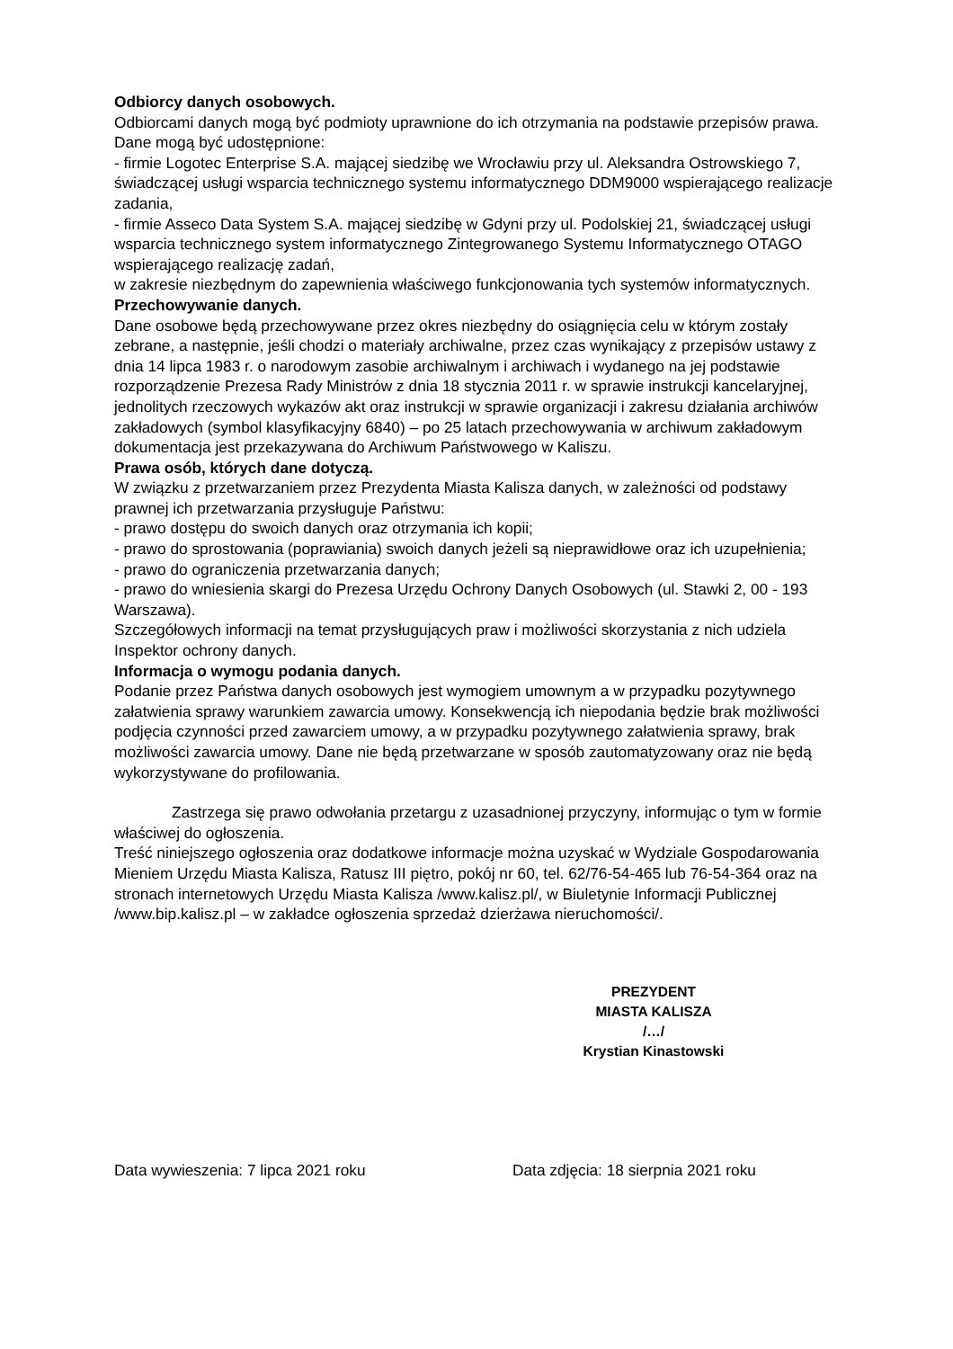Odbiorcy danych osobowych.
Odbiorcami danych mogą być podmioty uprawnione do ich otrzymania na podstawie przepisów prawa.
Dane mogą być udostępnione:
- firmie Logotec Enterprise S.A. mającej siedzibę we Wrocławiu przy ul. Aleksandra Ostrowskiego 7, świadczącej usługi wsparcia technicznego systemu informatycznego DDM9000 wspierającego realizacje zadania,
- firmie Asseco Data System S.A. mającej siedzibę w Gdyni przy ul. Podolskiej 21, świadczącej usługi wsparcia technicznego system informatycznego Zintegrowanego Systemu Informatycznego OTAGO wspierającego realizację zadań,
w zakresie niezbędnym do zapewnienia właściwego funkcjonowania tych systemów informatycznych.
Przechowywanie danych.
Dane osobowe będą przechowywane przez okres niezbędny do osiągnięcia celu w którym zostały zebrane, a następnie, jeśli chodzi o materiały archiwalne, przez czas wynikający z przepisów ustawy z dnia 14 lipca 1983 r. o narodowym zasobie archiwalnym i archiwach i wydanego na jej podstawie rozporządzenie Prezesa Rady Ministrów z dnia 18 stycznia 2011 r. w sprawie instrukcji kancelaryjnej, jednolitych rzeczowych wykazów akt oraz instrukcji w sprawie organizacji i zakresu działania archiwów zakładowych (symbol klasyfikacyjny 6840) – po 25 latach przechowywania w archiwum zakładowym dokumentacja jest przekazywana do Archiwum Państwowego w Kaliszu.
Prawa osób, których dane dotyczą.
W związku z przetwarzaniem przez Prezydenta Miasta Kalisza danych, w zależności od podstawy prawnej ich przetwarzania przysługuje Państwu:
- prawo dostępu do swoich danych oraz otrzymania ich kopii;
- prawo do sprostowania (poprawiania) swoich danych jeżeli są nieprawidłowe oraz ich uzupełnienia;
- prawo do ograniczenia przetwarzania danych;
- prawo do wniesienia skargi do Prezesa Urzędu Ochrony Danych Osobowych (ul. Stawki 2, 00 - 193 Warszawa).
Szczegółowych informacji na temat przysługujących praw i możliwości skorzystania z nich udziela Inspektor ochrony danych.
Informacja o wymogu podania danych.
Podanie przez Państwa danych osobowych jest wymogiem umownym a w przypadku pozytywnego załatwienia sprawy warunkiem zawarcia umowy. Konsekwencją ich niepodania będzie brak możliwości podjęcia czynności przed zawarciem umowy, a w przypadku pozytywnego załatwienia sprawy, brak możliwości zawarcia umowy. Dane nie będą przetwarzane w sposób zautomatyzowany oraz nie będą wykorzystywane do profilowania.
Zastrzega się prawo odwołania przetargu z uzasadnionej przyczyny, informując o tym w formie właściwej do ogłoszenia.
Treść niniejszego ogłoszenia oraz dodatkowe informacje można uzyskać w Wydziale Gospodarowania Mieniem Urzędu Miasta Kalisza, Ratusz III piętro, pokój nr 60, tel. 62/76-54-465 lub 76-54-364 oraz na stronach internetowych Urzędu Miasta Kalisza /www.kalisz.pl/, w Biuletynie Informacji Publicznej /www.bip.kalisz.pl – w zakładce ogłoszenia sprzedaż dzierżawa nieruchomości/.
PREZYDENT
MIASTA KALISZA
/…/
Krystian Kinastowski
Data wywieszenia: 7 lipca 2021 roku Data zdjęcia: 18 sierpnia 2021 roku